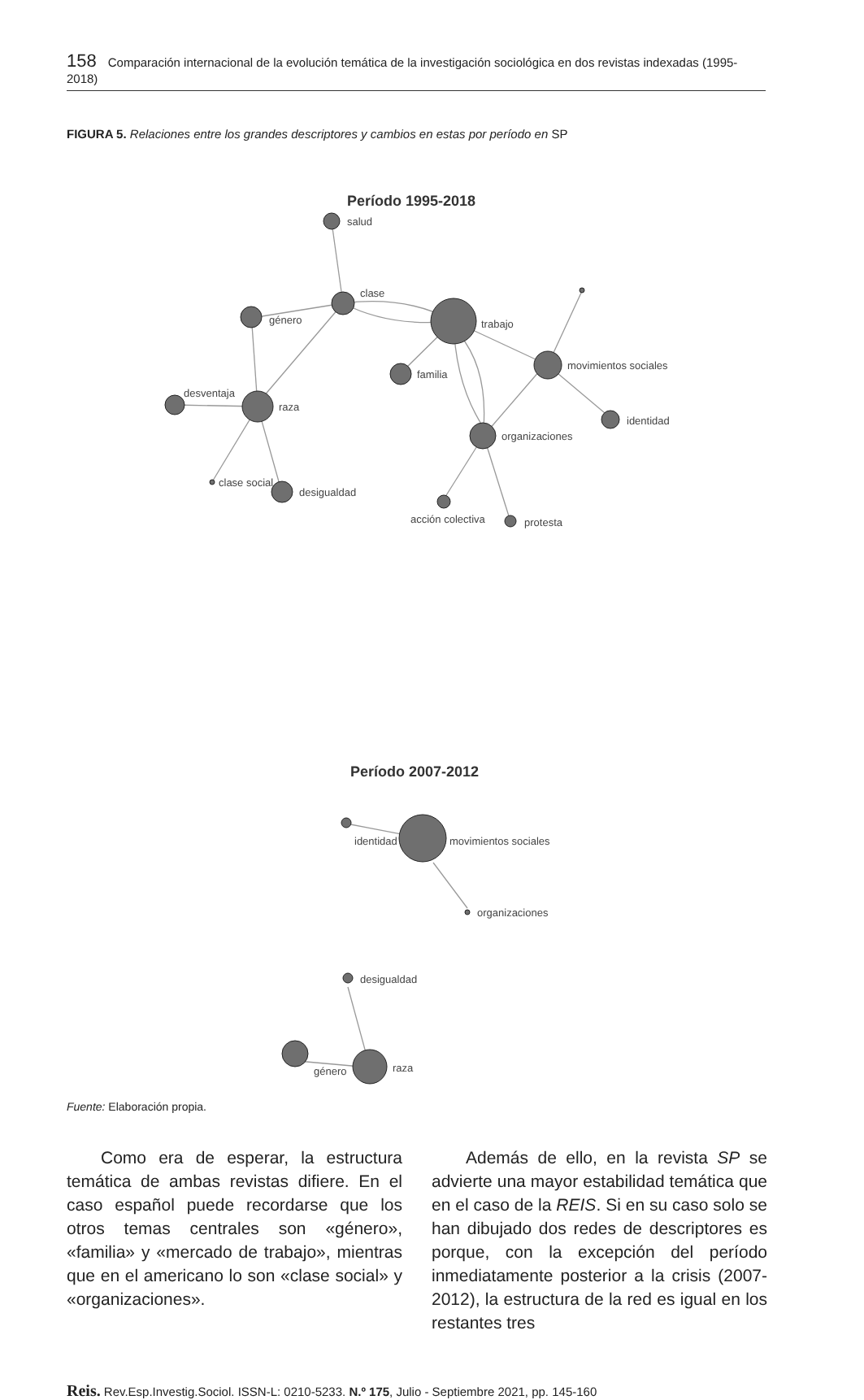158 Comparación internacional de la evolución temática de la investigación sociológica en dos revistas indexadas (1995-2018)
FIGURA 5. Relaciones entre los grandes descriptores y cambios en estas por período en SP
Período 1995-2018
salud
clase
género
trabajo
familia
movimientos sociales
identidad
desventaja
raza
organizaciones
clase social
desigualdad
acción colectiva
protesta
Período 2007-2012
identidad
movimientos sociales
organizaciones
desigualdad
género
raza
Fuente: Elaboración propia.
Como era de esperar, la estructura temática de ambas revistas difiere. En el caso español puede recordarse que los otros temas centrales son «género», «familia» y «mercado de trabajo», mientras que en el americano lo son «clase social» y «organizaciones».
Además de ello, en la revista SP se advierte una mayor estabilidad temática que en el caso de la REIS. Si en su caso solo se han dibujado dos redes de descriptores es porque, con la excepción del período inmediatamente posterior a la crisis (2007-2012), la estructura de la red es igual en los restantes tres
Reis. Rev.Esp.Investig.Sociol. ISSN-L: 0210-5233. N.º 175, Julio - Septiembre 2021, pp. 145-160